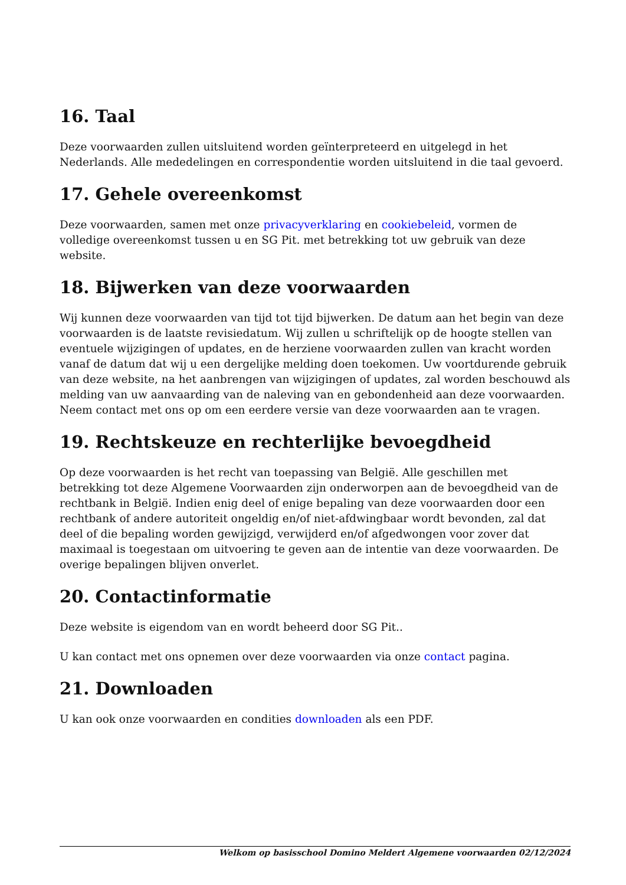16. Taal
Deze voorwaarden zullen uitsluitend worden geïnterpreteerd en uitgelegd in het Nederlands. Alle mededelingen en correspondentie worden uitsluitend in die taal gevoerd.
17. Gehele overeenkomst
Deze voorwaarden, samen met onze privacyverklaring en cookiebeleid, vormen de volledige overeenkomst tussen u en SG Pit. met betrekking tot uw gebruik van deze website.
18. Bijwerken van deze voorwaarden
Wij kunnen deze voorwaarden van tijd tot tijd bijwerken. De datum aan het begin van deze voorwaarden is de laatste revisiedatum. Wij zullen u schriftelijk op de hoogte stellen van eventuele wijzigingen of updates, en de herziene voorwaarden zullen van kracht worden vanaf de datum dat wij u een dergelijke melding doen toekomen. Uw voortdurende gebruik van deze website, na het aanbrengen van wijzigingen of updates, zal worden beschouwd als melding van uw aanvaarding van de naleving van en gebondenheid aan deze voorwaarden. Neem contact met ons op om een eerdere versie van deze voorwaarden aan te vragen.
19. Rechtskeuze en rechterlijke bevoegdheid
Op deze voorwaarden is het recht van toepassing van België. Alle geschillen met betrekking tot deze Algemene Voorwaarden zijn onderworpen aan de bevoegdheid van de rechtbank in België. Indien enig deel of enige bepaling van deze voorwaarden door een rechtbank of andere autoriteit ongeldig en/of niet-afdwingbaar wordt bevonden, zal dat deel of die bepaling worden gewijzigd, verwijderd en/of afgedwongen voor zover dat maximaal is toegestaan om uitvoering te geven aan de intentie van deze voorwaarden. De overige bepalingen blijven onverlet.
20. Contactinformatie
Deze website is eigendom van en wordt beheerd door SG Pit..
U kan contact met ons opnemen over deze voorwaarden via onze contact pagina.
21. Downloaden
U kan ook onze voorwaarden en condities downloaden als een PDF.
Welkom op basisschool Domino Meldert Algemene voorwaarden 02/12/2024